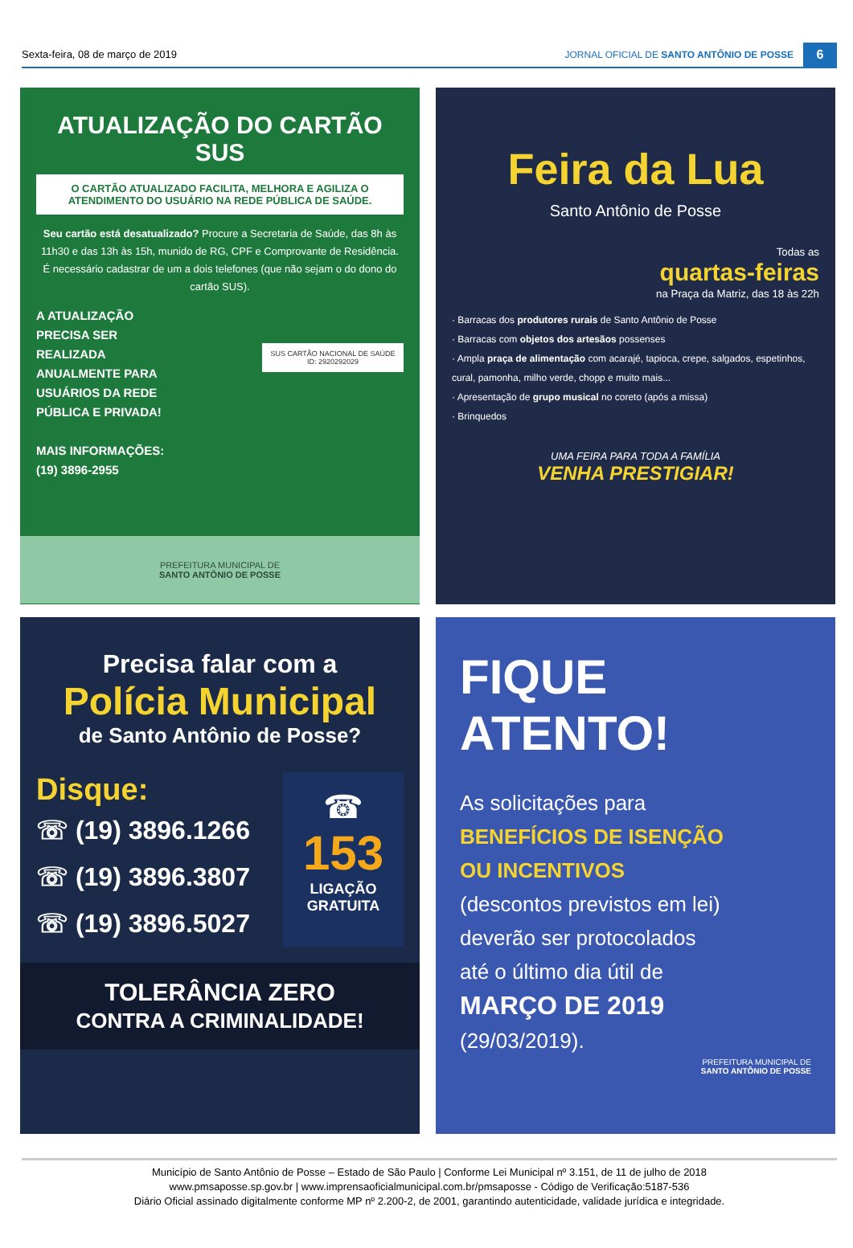Sexta-feira, 08 de março de 2019
JORNAL OFICIAL DE SANTO ANTÔNIO DE POSSE
6
ATUALIZAÇÃO DO CARTÃO SUS
O CARTÃO ATUALIZADO FACILITA, MELHORA E AGILIZA O ATENDIMENTO DO USUÁRIO NA REDE PÚBLICA DE SAÚDE.
Seu cartão está desatualizado? Procure a Secretaria de Saúde, das 8h às 11h30 e das 13h às 15h, munido de RG, CPF e Comprovante de Residência. É necessário cadastrar de um a dois telefones (que não sejam o do dono do cartão SUS).
A ATUALIZAÇÃO PRECISA SER REALIZADA ANUALMENTE PARA USUÁRIOS DA REDE PÚBLICA E PRIVADA!
MAIS INFORMAÇÕES: (19) 3896-2955
SUS CARTÃO NACIONAL DE SAÚDE ID: 2920292029
PREFEITURA MUNICIPAL DE
SANTO ANTÔNIO DE POSSE
Feira da Lua
Santo Antônio de Posse
Todas as
quartas-feiras
na Praça da Matriz, das 18 às 22h
· Barracas dos produtores rurais de Santo Antônio de Posse
· Barracas com objetos dos artesãos possenses
· Ampla praça de alimentação com acarajé, tapioca, crepe, salgados, espetinhos, cural, pamonha, milho verde, chopp e muito mais...
· Apresentação de grupo musical no coreto (após a missa)
· Brinquedos
UMA FEIRA PARA TODA A FAMÍLIA
VENHA PRESTIGIAR!
Precisa falar com a
Polícia Municipal
de Santo Antônio de Posse?
Disque:
☏ (19) 3896.1266
☏ (19) 3896.3807
☏ (19) 3896.5027
☎
153
LIGAÇÃO GRATUITA
TOLERÂNCIA ZERO
CONTRA A CRIMINALIDADE!
FIQUE
ATENTO!
As solicitações para
BENEFÍCIOS DE ISENÇÃO
OU INCENTIVOS
(descontos previstos em lei)
deverão ser protocolados
até o último dia útil de
MARÇO DE 2019
(29/03/2019).
PREFEITURA MUNICIPAL DE
SANTO ANTÔNIO DE POSSE
Município de Santo Antônio de Posse – Estado de São Paulo | Conforme Lei Municipal nº 3.151, de 11 de julho de 2018
www.pmsaposse.sp.gov.br | www.imprensaoficialmunicipal.com.br/pmsaposse - Código de Verificação:5187-536
Diário Oficial assinado digitalmente conforme MP nº 2.200-2, de 2001, garantindo autenticidade, validade jurídica e integridade.